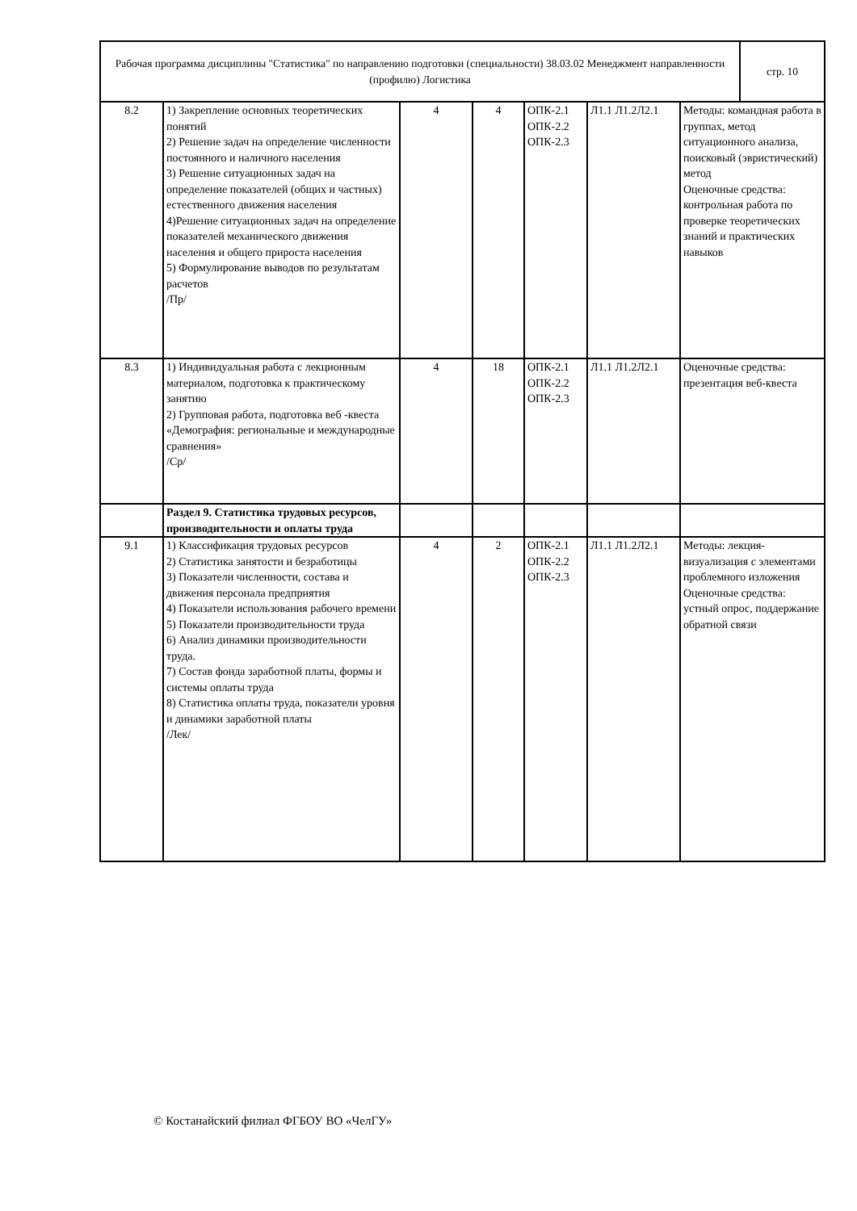| Рабочая программа дисциплины "Статистика" по направлению подготовки (специальности) 38.03.02 Менеджмент направленности (профилю) Логистика | стр. 10 |
| 8.2 | 1) Закрепление основных теоретических понятий 2) Решение задач на определение численности постоянного и наличного населения 3) Решение ситуационных задач на определение показателей (общих и частных) естественного движения населения 4)Решение ситуационных задач на определение показателей механического движения населения и общего прироста населения 5) Формулирование выводов по результатам расчетов /Пр/ | 4 | 4 | ОПК-2.1 ОПК-2.2 ОПК-2.3 | Л1.1 Л1.2Л2.1 | Методы: командная работа в группах, метод ситуационного анализа, поисковый (эвристический) метод Оценочные средства: контрольная работа по проверке теоретических знаний и практических навыков |
| 8.3 | 1) Индивидуальная работа с лекционным материалом, подготовка к практическому занятию 2) Групповая работа, подготовка веб -квеста «Демография: региональные и международные сравнения» /Ср/ | 4 | 18 | ОПК-2.1 ОПК-2.2 ОПК-2.3 | Л1.1 Л1.2Л2.1 | Оценочные средства: презентация веб-квеста |
| | Раздел 9. Статистика трудовых ресурсов, производительности и оплаты труда | | | | | |
| 9.1 | 1) Классификация трудовых ресурсов 2) Статистика занятости и безработицы 3) Показатели численности, состава и движения персонала предприятия 4) Показатели использования рабочего времени 5) Показатели производительности труда 6) Анализ динамики производительности труда. 7) Состав фонда заработной платы, формы и системы оплаты труда 8) Статистика оплаты труда, показатели уровня и динамики заработной платы /Лек/ | 4 | 2 | ОПК-2.1 ОПК-2.2 ОПК-2.3 | Л1.1 Л1.2Л2.1 | Методы: лекция-визуализация с элементами проблемного изложения Оценочные средства: устный опрос, поддержание обратной связи |
© Костанайский филиал ФГБОУ ВО «ЧелГУ»